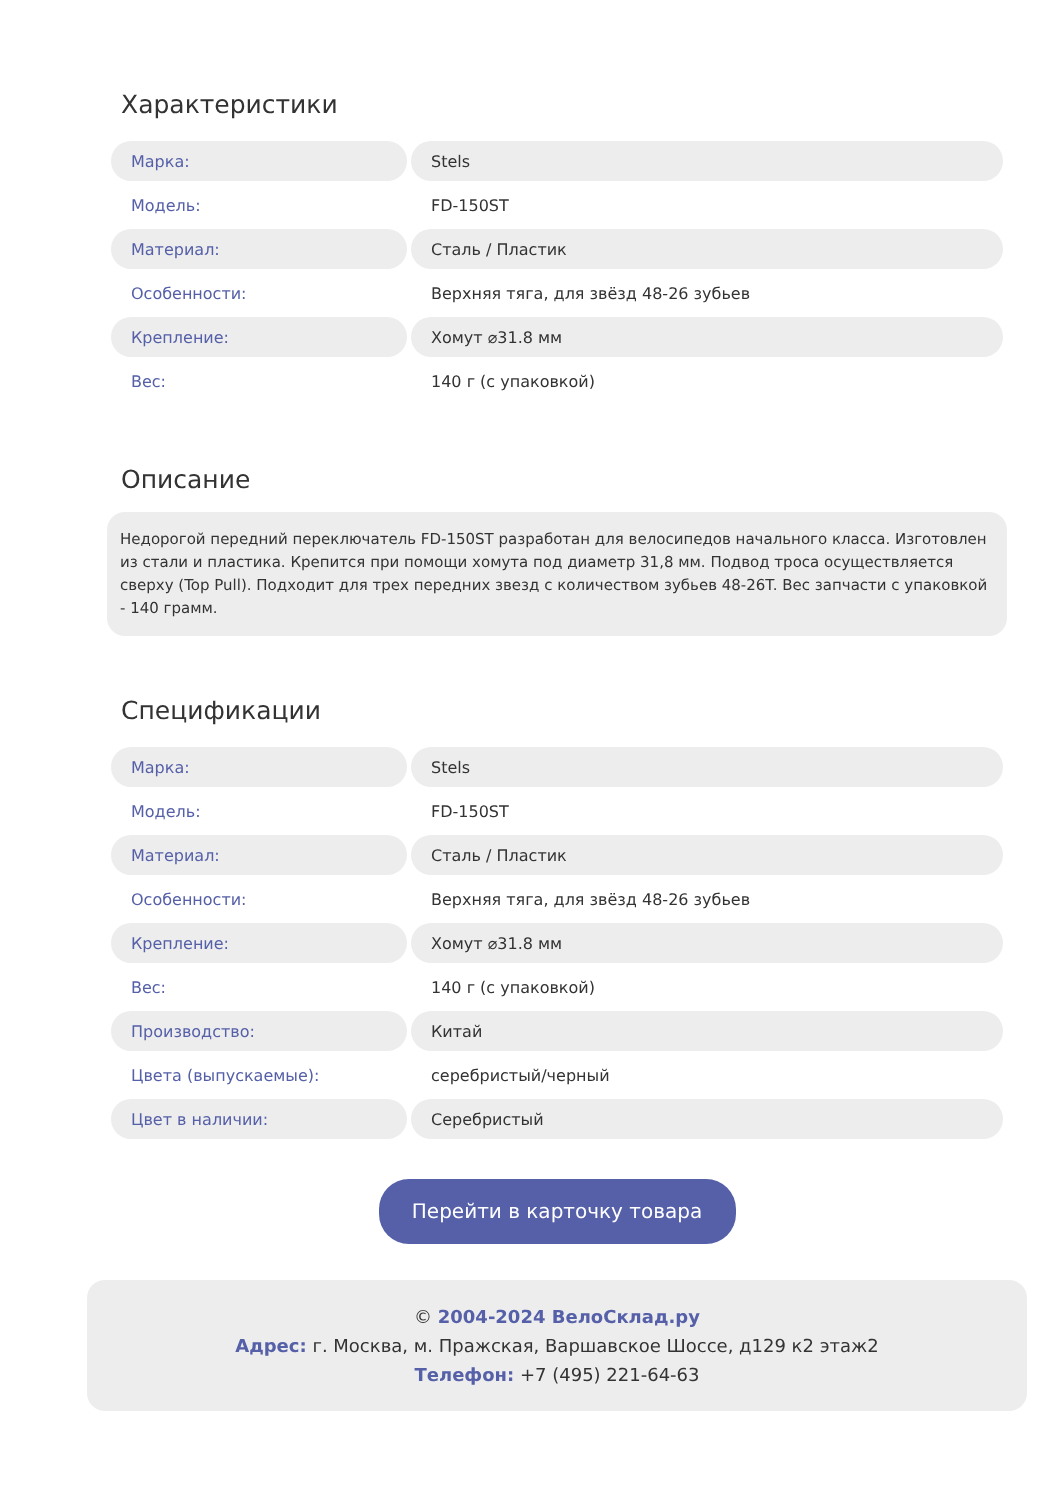Характеристики
| Марка: | Stels |
| Модель: | FD-150ST |
| Материал: | Сталь / Пластик |
| Особенности: | Верхняя тяга, для звёзд 48-26 зубьев |
| Крепление: | Хомут ⌀31.8 мм |
| Вес: | 140 г (с упаковкой) |
Описание
Недорогой передний переключатель FD-150ST разработан для велосипедов начального класса. Изготовлен из стали и пластика. Крепится при помощи хомута под диаметр 31,8 мм. Подвод троса осуществляется сверху (Top Pull). Подходит для трех передних звезд с количеством зубьев 48-26T. Вес запчасти с упаковкой - 140 грамм.
Спецификации
| Марка: | Stels |
| Модель: | FD-150ST |
| Материал: | Сталь / Пластик |
| Особенности: | Верхняя тяга, для звёзд 48-26 зубьев |
| Крепление: | Хомут ⌀31.8 мм |
| Вес: | 140 г (с упаковкой) |
| Производство: | Китай |
| Цвета (выпускаемые): | серебристый/черный |
| Цвет в наличии: | Серебристый |
Перейти в карточку товара
© 2004-2024 ВелоСклад.ру
Адрес: г. Москва, м. Пражская, Варшавское Шоссе, д129 к2 этаж2
Телефон: +7 (495) 221-64-63